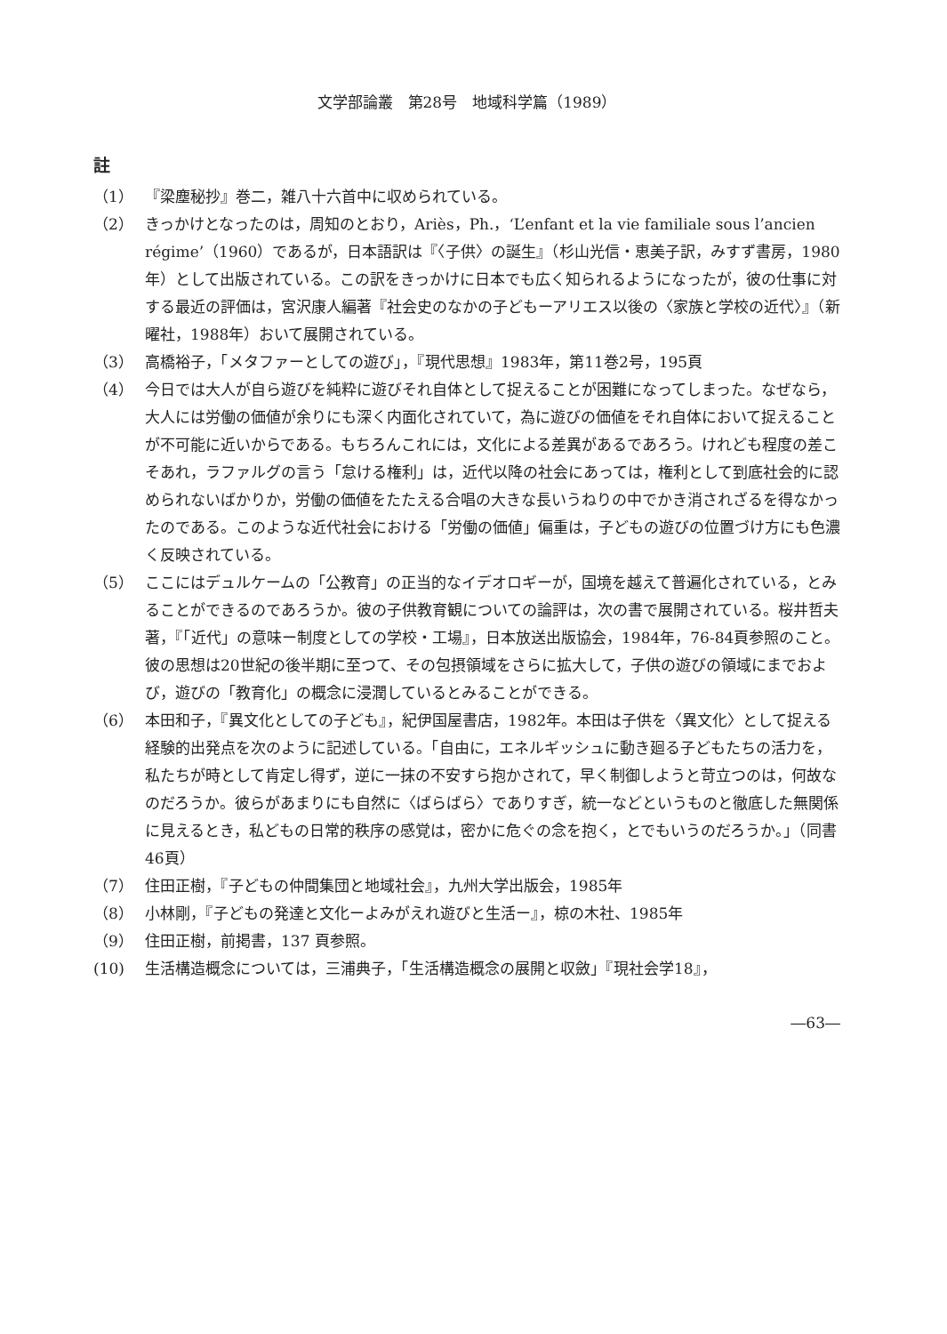文学部論叢　第28号　地域科学篇（1989）
註
（1） 『梁塵秘抄』巻二，雑八十六首中に収められている。
（2） きっかけとなったのは，周知のとおり，Ariès，Ph.，‘L’enfant et la vie familiale sous l’ancien régime’（1960）であるが，日本語訳は『〈子供〉の誕生』（杉山光信・恵美子訳，みすず書房，1980年）として出版されている。この訳をきっかけに日本でも広く知られるようになったが，彼の仕事に対する最近の評価は，宮沢康人編著『社会史のなかの子どもーアリエス以後の〈家族と学校の近代〉』（新曜社，1988年）おいて展開されている。
（3） 高橋裕子，「メタファーとしての遊び」，『現代思想』1983年，第11巻2号，195頁
（4） 今日では大人が自ら遊びを純粋に遊びそれ自体として捉えることが困難になってしまった。なぜなら，大人には労働の価値が余りにも深く内面化されていて，為に遊びの価値をそれ自体において捉えることが不可能に近いからである。もちろんこれには，文化による差異があるであろう。けれども程度の差こそあれ，ラファルグの言う「怠ける権利」は，近代以降の社会にあっては，権利として到底社会的に認められないばかりか，労働の価値をたたえる合唱の大きな長いうねりの中でかき消されざるを得なかったのである。このような近代社会における「労働の価値」偏重は，子どもの遊びの位置づけ方にも色濃く反映されている。
（5） ここにはデュルケームの「公教育」の正当的なイデオロギーが，国境を越えて普遍化されている，とみることができるのであろうか。彼の子供教育観についての論評は，次の書で展開されている。桜井哲夫著，『「近代」の意味ー制度としての学校・工場』，日本放送出版協会，1984年，76-84頁参照のこと。彼の思想は20世紀の後半期に至つて、その包摂領域をさらに拡大して，子供の遊びの領域にまでおよび，遊びの「教育化」の概念に浸潤しているとみることができる。
（6） 本田和子，『異文化としての子ども』，紀伊国屋書店，1982年。本田は子供を〈異文化〉として捉える経験的出発点を次のように記述している。「自由に，エネルギッシュに動き廻る子どもたちの活力を，私たちが時として肯定し得ず，逆に一抹の不安すら抱かされて，早く制御しようと苛立つのは，何故なのだろうか。彼らがあまりにも自然に〈ばらばら〉でありすぎ，統一などというものと徹底した無関係に見えるとき，私どもの日常的秩序の感覚は，密かに危ぐの念を抱く，とでもいうのだろうか。」（同書46頁）
（7） 住田正樹，『子どもの仲間集団と地域社会』，九州大学出版会，1985年
（8） 小林剛，『子どもの発達と文化ーよみがえれ遊びと生活ー』，椋の木社、1985年
（9） 住田正樹，前掲書，137 頁参照。
(10) 生活構造概念については，三浦典子，「生活構造概念の展開と収斂」『現社会学18』，
―63―